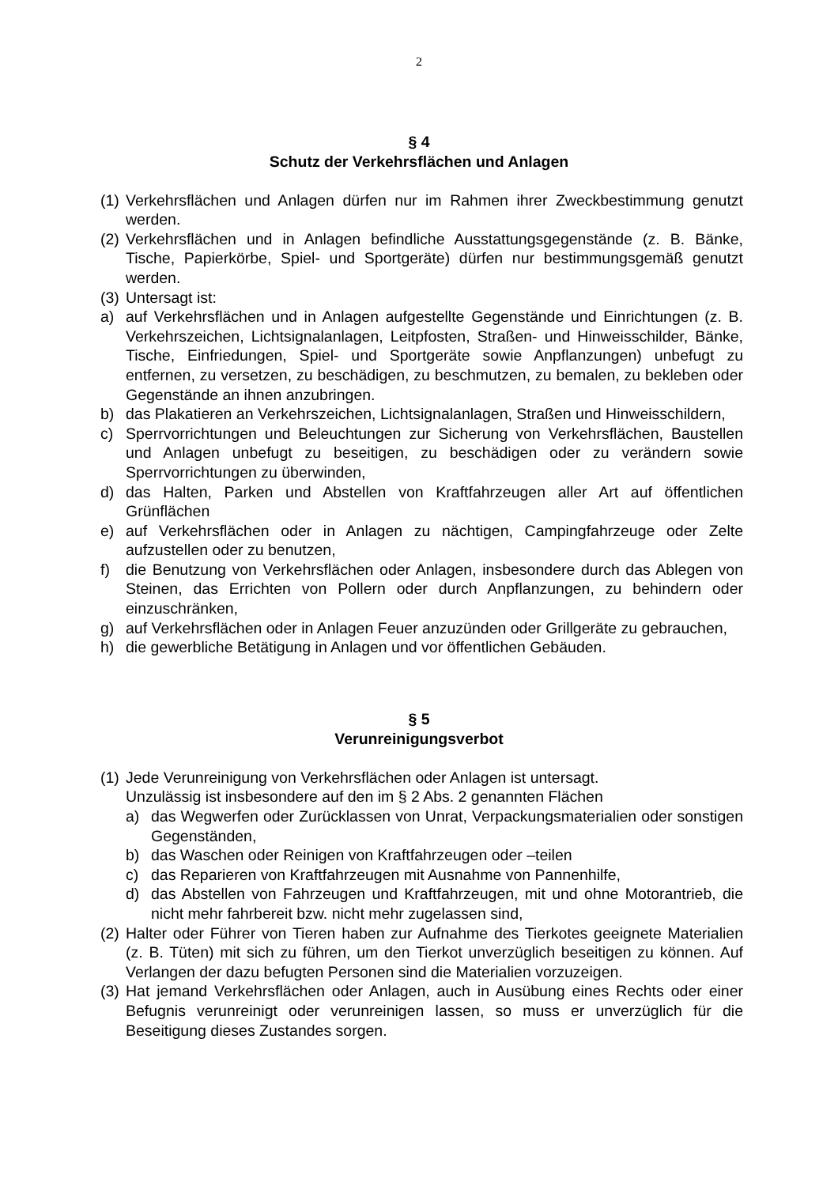2
§ 4
Schutz der Verkehrsflächen und Anlagen
(1)
Verkehrsflächen und Anlagen dürfen nur im Rahmen ihrer Zweckbestimmung genutzt werden.
(2)
Verkehrsflächen und in Anlagen befindliche Ausstattungsgegenstände (z. B. Bänke, Tische, Papierkörbe, Spiel- und Sportgeräte) dürfen nur bestimmungsgemäß genutzt werden.
(3)
Untersagt ist:
a) auf Verkehrsflächen und in Anlagen aufgestellte Gegenstände und Einrichtungen (z. B. Verkehrszeichen, Lichtsignalanlagen, Leitpfosten, Straßen- und Hinweisschilder, Bänke, Tische, Einfriedungen, Spiel- und Sportgeräte sowie Anpflanzungen) unbefugt zu entfernen, zu versetzen, zu beschädigen, zu beschmutzen, zu bemalen, zu bekleben oder Gegenstände an ihnen anzubringen.
b) das Plakatieren an Verkehrszeichen, Lichtsignalanlagen, Straßen und Hinweisschildern,
c) Sperrvorrichtungen und Beleuchtungen zur Sicherung von Verkehrsflächen, Baustellen und Anlagen unbefugt zu beseitigen, zu beschädigen oder zu verändern sowie Sperrvorrichtungen zu überwinden,
d) das Halten, Parken und Abstellen von Kraftfahrzeugen aller Art auf öffentlichen Grünflächen
e) auf Verkehrsflächen oder in Anlagen zu nächtigen, Campingfahrzeuge oder Zelte aufzustellen oder zu benutzen,
f) die Benutzung von Verkehrsflächen oder Anlagen, insbesondere durch das Ablegen von Steinen, das Errichten von Pollern oder durch Anpflanzungen, zu behindern oder einzuschränken,
g) auf Verkehrsflächen oder in Anlagen Feuer anzuzünden oder Grillgeräte zu gebrauchen,
h) die gewerbliche Betätigung in Anlagen und vor öffentlichen Gebäuden.
§ 5
Verunreinigungsverbot
(1)
Jede Verunreinigung von Verkehrsflächen oder Anlagen ist untersagt.
Unzulässig ist insbesondere auf den im § 2 Abs. 2 genannten Flächen
a) das Wegwerfen oder Zurücklassen von Unrat, Verpackungsmaterialien oder sonstigen Gegenständen,
b) das Waschen oder Reinigen von Kraftfahrzeugen oder –teilen
c) das Reparieren von Kraftfahrzeugen mit Ausnahme von Pannenhilfe,
d) das Abstellen von Fahrzeugen und Kraftfahrzeugen, mit und ohne Motorantrieb, die nicht mehr fahrbereit bzw. nicht mehr zugelassen sind,
(2)
Halter oder Führer von Tieren haben zur Aufnahme des Tierkotes geeignete Materialien (z. B. Tüten) mit sich zu führen, um den Tierkot unverzüglich beseitigen zu können. Auf Verlangen der dazu befugten Personen sind die Materialien vorzuzeigen.
(3)
Hat jemand Verkehrsflächen oder Anlagen, auch in Ausübung eines Rechts oder einer Befugnis verunreinigt oder verunreinigen lassen, so muss er unverzüglich für die Beseitigung dieses Zustandes sorgen.